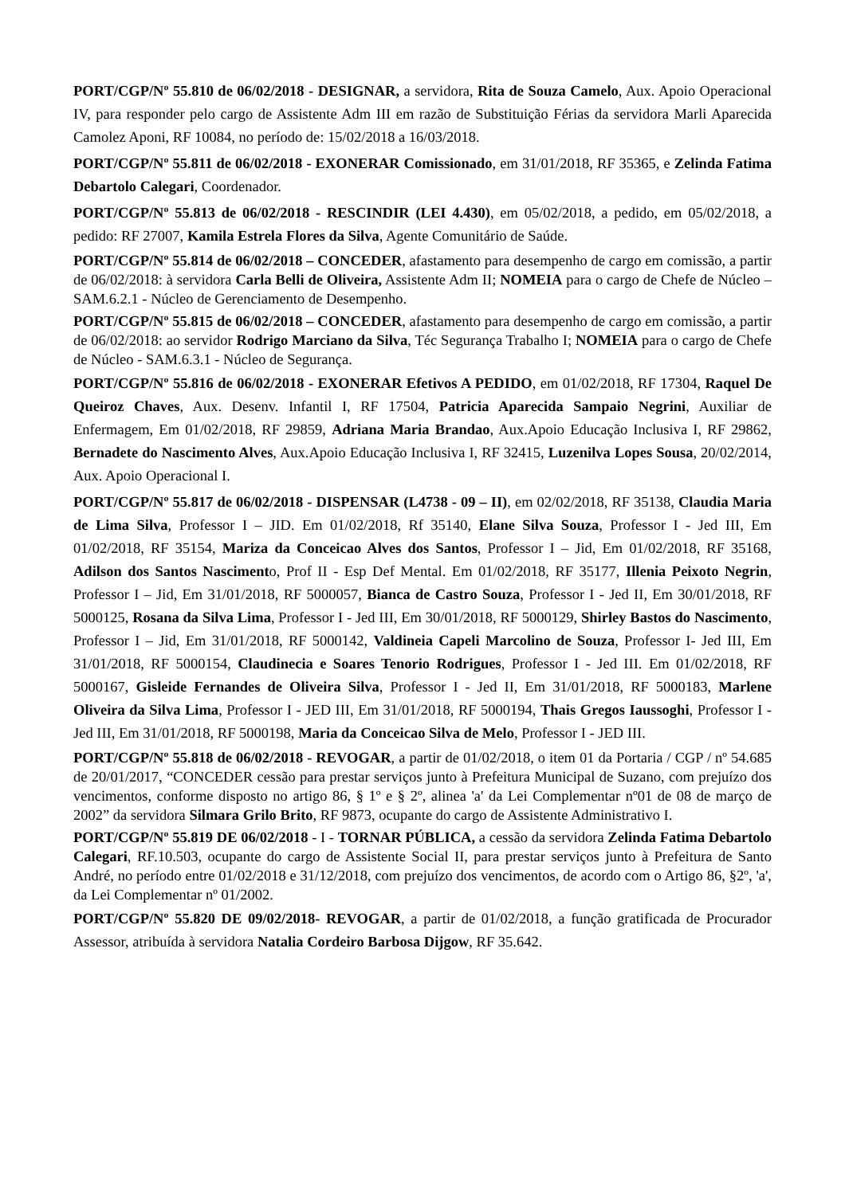PORT/CGP/Nº 55.810 de 06/02/2018 - DESIGNAR, a servidora, Rita de Souza Camelo, Aux. Apoio Operacional IV, para responder pelo cargo de Assistente Adm III em razão de Substituição Férias da servidora Marli Aparecida Camolez Aponi, RF 10084, no período de: 15/02/2018 a 16/03/2018.
PORT/CGP/Nº 55.811 de 06/02/2018 - EXONERAR Comissionado, em 31/01/2018, RF 35365, e Zelinda Fatima Debartolo Calegari, Coordenador.
PORT/CGP/Nº 55.813 de 06/02/2018 - RESCINDIR (LEI 4.430), em 05/02/2018, a pedido, em 05/02/2018, a pedido: RF 27007, Kamila Estrela Flores da Silva, Agente Comunitário de Saúde.
PORT/CGP/Nº 55.814 de 06/02/2018 – CONCEDER, afastamento para desempenho de cargo em comissão, a partir de 06/02/2018: à servidora Carla Belli de Oliveira, Assistente Adm II; NOMEIA para o cargo de Chefe de Núcleo – SAM.6.2.1 - Núcleo de Gerenciamento de Desempenho.
PORT/CGP/Nº 55.815 de 06/02/2018 – CONCEDER, afastamento para desempenho de cargo em comissão, a partir de 06/02/2018: ao servidor Rodrigo Marciano da Silva, Téc Segurança Trabalho I; NOMEIA para o cargo de Chefe de Núcleo - SAM.6.3.1 - Núcleo de Segurança.
PORT/CGP/Nº 55.816 de 06/02/2018 - EXONERAR Efetivos A PEDIDO, em 01/02/2018, RF 17304, Raquel De Queiroz Chaves, Aux. Desenv. Infantil I, RF 17504, Patricia Aparecida Sampaio Negrini, Auxiliar de Enfermagem, Em 01/02/2018, RF 29859, Adriana Maria Brandao, Aux.Apoio Educação Inclusiva I, RF 29862, Bernadete do Nascimento Alves, Aux.Apoio Educação Inclusiva I, RF 32415, Luzenilva Lopes Sousa, 20/02/2014, Aux. Apoio Operacional I.
PORT/CGP/Nº 55.817 de 06/02/2018 - DISPENSAR (L4738 - 09 – II), em 02/02/2018, RF 35138, Claudia Maria de Lima Silva, Professor I – JID. Em 01/02/2018, Rf 35140, Elane Silva Souza, Professor I - Jed III, Em 01/02/2018, RF 35154, Mariza da Conceicao Alves dos Santos, Professor I – Jid, Em 01/02/2018, RF 35168, Adilson dos Santos Nascimento, Prof II - Esp Def Mental. Em 01/02/2018, RF 35177, Illenia Peixoto Negrin, Professor I – Jid, Em 31/01/2018, RF 5000057, Bianca de Castro Souza, Professor I - Jed II, Em 30/01/2018, RF 5000125, Rosana da Silva Lima, Professor I - Jed III, Em 30/01/2018, RF 5000129, Shirley Bastos do Nascimento, Professor I – Jid, Em 31/01/2018, RF 5000142, Valdineia Capeli Marcolino de Souza, Professor I- Jed III, Em 31/01/2018, RF 5000154, Claudinecia e Soares Tenorio Rodrigues, Professor I - Jed III. Em 01/02/2018, RF 5000167, Gisleide Fernandes de Oliveira Silva, Professor I - Jed II, Em 31/01/2018, RF 5000183, Marlene Oliveira da Silva Lima, Professor I - JED III, Em 31/01/2018, RF 5000194, Thais Gregos Iaussoghi, Professor I - Jed III, Em 31/01/2018, RF 5000198, Maria da Conceicao Silva de Melo, Professor I - JED III.
PORT/CGP/Nº 55.818 de 06/02/2018 - REVOGAR, a partir de 01/02/2018, o item 01 da Portaria / CGP / nº 54.685 de 20/01/2017, “CONCEDER cessão para prestar serviços junto à Prefeitura Municipal de Suzano, com prejuízo dos vencimentos, conforme disposto no artigo 86, § 1º e § 2º, alinea 'a' da Lei Complementar nº01 de 08 de março de 2002” da servidora Silmara Grilo Brito, RF 9873, ocupante do cargo de Assistente Administrativo I.
PORT/CGP/Nº 55.819 DE 06/02/2018 - I - TORNAR PÚBLICA, a cessão da servidora Zelinda Fatima Debartolo Calegari, RF.10.503, ocupante do cargo de Assistente Social II, para prestar serviços junto à Prefeitura de Santo André, no período entre 01/02/2018 e 31/12/2018, com prejuízo dos vencimentos, de acordo com o Artigo 86, §2º, 'a', da Lei Complementar nº 01/2002.
PORT/CGP/Nº 55.820 DE 09/02/2018- REVOGAR, a partir de 01/02/2018, a função gratificada de Procurador Assessor, atribuída à servidora Natalia Cordeiro Barbosa Dijgow, RF 35.642.